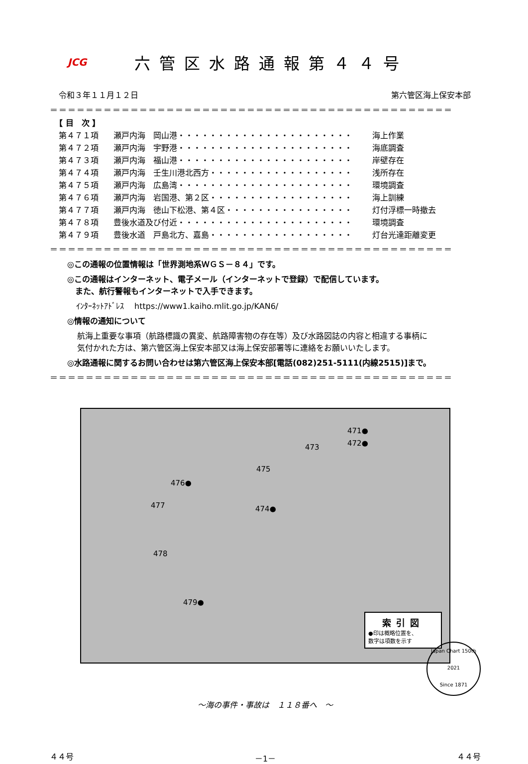JCG
六管区水路通報第４４号
令和３年１１月１２日 第六管区海上保安本部
＝＝＝＝＝＝＝＝＝＝＝＝＝＝＝＝＝＝＝＝＝＝＝＝＝＝＝＝＝＝＝＝＝＝＝＝＝＝＝＝＝＝＝＝＝
【 目　次 】
第４７１項 瀬戸内海　岡山港・・・・・・・・・・・・・・・・・・・・・・ 海上作業
第４７２項 瀬戸内海　宇野港・・・・・・・・・・・・・・・・・・・・・・ 海底調査
第４７３項 瀬戸内海　福山港・・・・・・・・・・・・・・・・・・・・・・ 岸壁存在
第４７４項 瀬戸内海　壬生川港北西方・・・・・・・・・・・・・・・・・・ 浅所存在
第４７５項 瀬戸内海　広島湾・・・・・・・・・・・・・・・・・・・・・・ 環境調査
第４７６項 瀬戸内海　岩国港、第２区・・・・・・・・・・・・・・・・・・ 海上訓練
第４７７項 瀬戸内海　徳山下松港、第４区・・・・・・・・・・・・・・・・ 灯付浮標一時撤去
第４７８項 豊後水道及び付近・・・・・・・・・・・・・・・・・・・・・・ 環境調査
第４７９項 豊後水道　戸島北方、嘉島・・・・・・・・・・・・・・・・・・ 灯台光達距離変更
＝＝＝＝＝＝＝＝＝＝＝＝＝＝＝＝＝＝＝＝＝＝＝＝＝＝＝＝＝＝＝＝＝＝＝＝＝＝＝＝＝＝＝＝＝
◎この通報の位置情報は「世界測地系ＷＧＳ－８４」です。
◎この通報はインターネット、電子メール（インターネットで登録）で配信しています。
　また、航行警報もインターネットで入手できます。
ｲﾝﾀｰﾈｯﾄｱﾄﾞﾚｽ　 https://www1.kaiho.mlit.go.jp/KAN6/
◎情報の通知について
航海上重要な事項（航路標識の異変、航路障害物の存在等）及び水路図誌の内容と相違する事柄に
気付かれた方は、第六管区海上保安本部又は海上保安部署等に連絡をお願いいたします。
◎水路通報に関するお問い合わせは第六管区海上保安本部[電話(082)251-5111(内線2515)]まで。
＝＝＝＝＝＝＝＝＝＝＝＝＝＝＝＝＝＝＝＝＝＝＝＝＝＝＝＝＝＝＝＝＝＝＝＝＝＝＝＝＝＝＝＝＝
471●
472● 473
475
476●
477 474●
478
479●
索引図
●印は概略位置を、
数字は項数を示す
～海の事件・事故は　１１８番へ　～
Japan Chart 150th
2021
Since 1871
４４号 －1－ ４４号